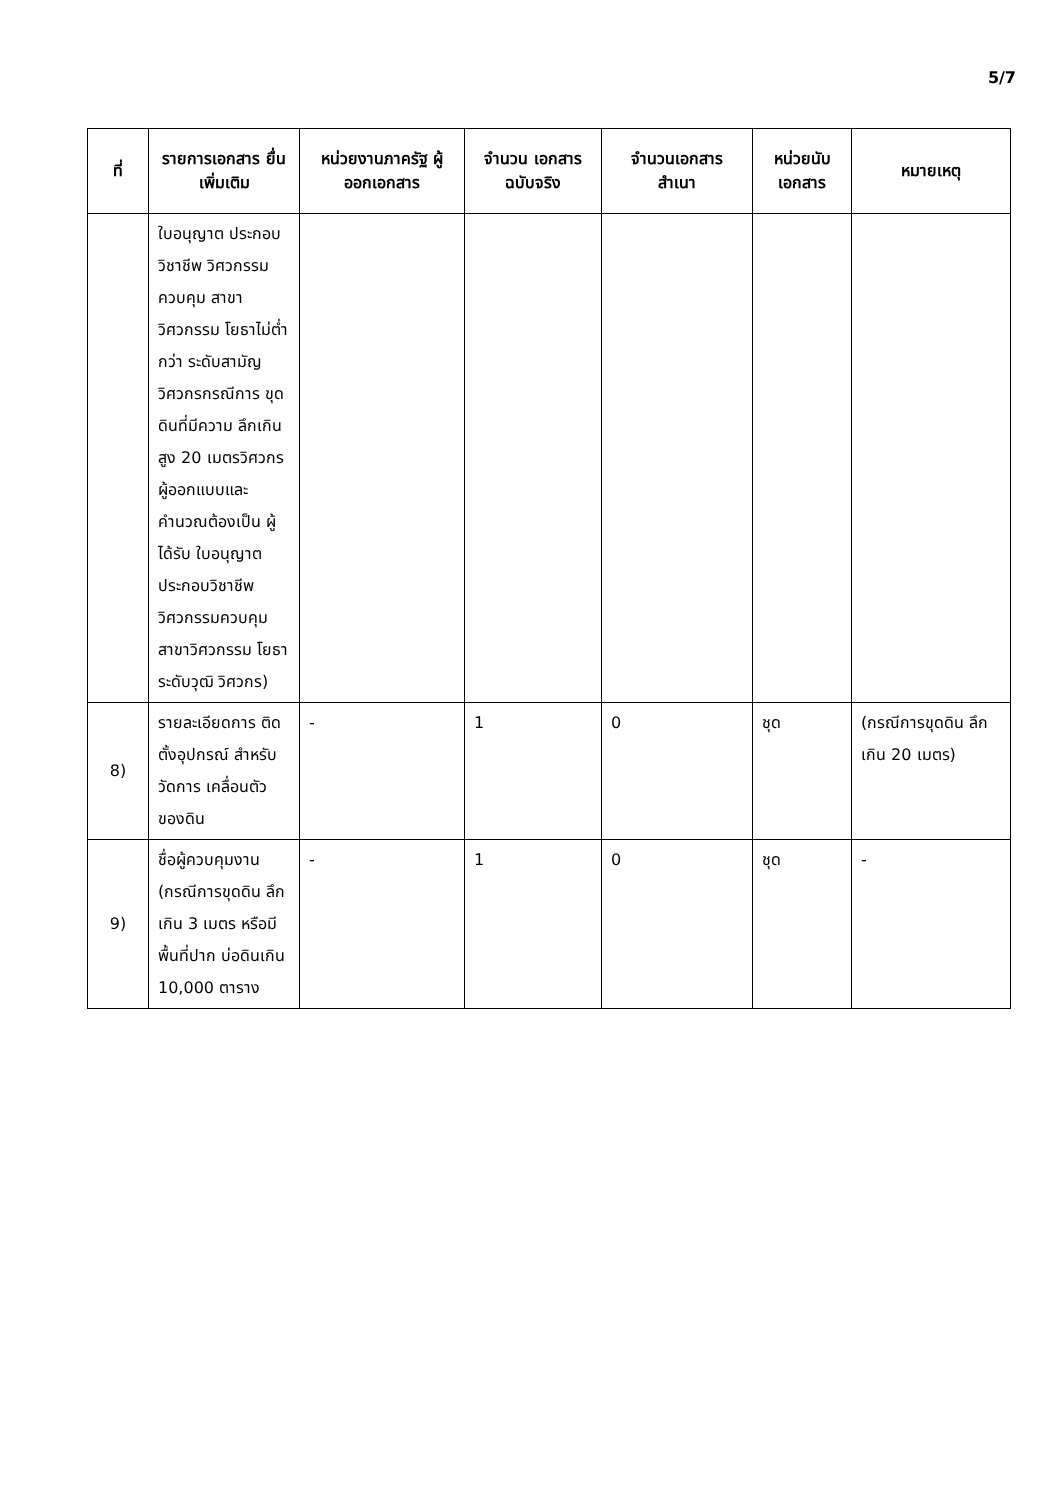5/7
| ที่ | รายการเอกสาร ยื่นเพิ่มเติม | หน่วยงานภาครัฐ ผู้ออกเอกสาร | จำนวน เอกสาร ฉบับจริง | จำนวนเอกสาร สำเนา | หน่วยนับ เอกสาร | หมายเหตุ |
| --- | --- | --- | --- | --- | --- | --- |
| | ใบอนุญาต ประกอบวิชาชีพ วิศวกรรมควบคุม สาขาวิศวกรรม โยธาไม่ต่ำกว่า ระดับสามัญ วิศวกรกรณีการ ขุดดินที่มีความ ลึกเกินสูง 20 เมตรวิศวกร ผู้ออกแบบและ คำนวณต้องเป็น ผู้ได้รับ ใบอนุญาต ประกอบวิชาชีพ วิศวกรรมควบคุม สาขาวิศวกรรม โยธาระดับวุฒิ วิศวกร) | | | | | |
| 8) | รายละเอียดการ ติดตั้งอุปกรณ์ สำหรับวัดการ เคลื่อนตัวของดิน | - | 1 | 0 | ชุด | (กรณีการขุดดิน ลึกเกิน 20 เมตร) |
| 9) | ชื่อผู้ควบคุมงาน (กรณีการขุดดิน ลึกเกิน 3 เมตร หรือมีพื้นที่ปาก บ่อดินเกิน 10,000 ตาราง | - | 1 | 0 | ชุด | - |